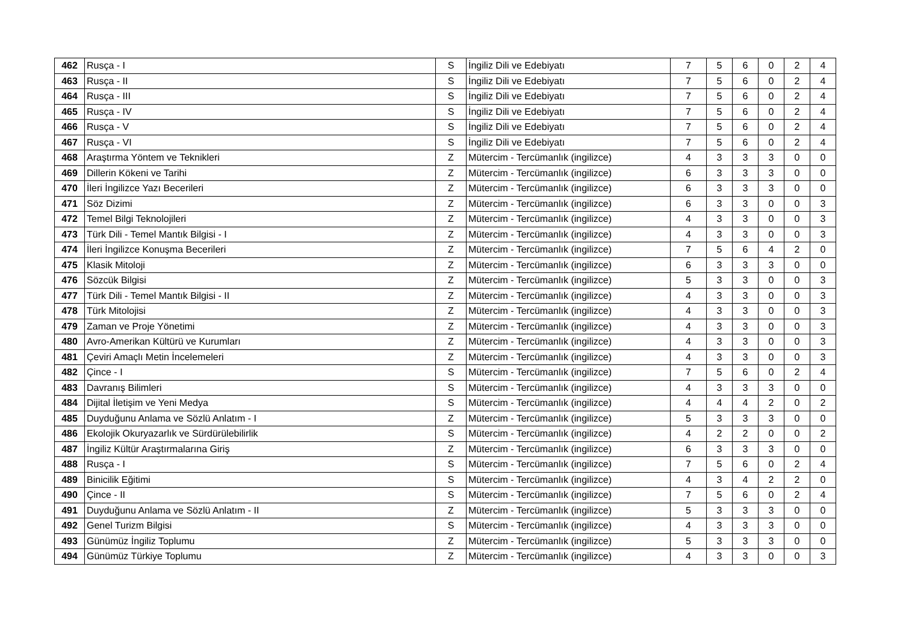| 462 | Rusça - I | S | İngiliz Dili ve Edebiyatı | 7 | 5 | 6 | 0 | 2 | 4 |
| 463 | Rusça - II | S | İngiliz Dili ve Edebiyatı | 7 | 5 | 6 | 0 | 2 | 4 |
| 464 | Rusça - III | S | İngiliz Dili ve Edebiyatı | 7 | 5 | 6 | 0 | 2 | 4 |
| 465 | Rusça - IV | S | İngiliz Dili ve Edebiyatı | 7 | 5 | 6 | 0 | 2 | 4 |
| 466 | Rusça - V | S | İngiliz Dili ve Edebiyatı | 7 | 5 | 6 | 0 | 2 | 4 |
| 467 | Rusça - VI | S | İngiliz Dili ve Edebiyatı | 7 | 5 | 6 | 0 | 2 | 4 |
| 468 | Araştırma Yöntem ve Teknikleri | Z | Mütercim - Tercümanlık (ingilizce) | 4 | 3 | 3 | 3 | 0 | 0 |
| 469 | Dillerin Kökeni ve Tarihi | Z | Mütercim - Tercümanlık (ingilizce) | 6 | 3 | 3 | 3 | 0 | 0 |
| 470 | İleri İngilizce Yazı Becerileri | Z | Mütercim - Tercümanlık (ingilizce) | 6 | 3 | 3 | 3 | 0 | 0 |
| 471 | Söz Dizimi | Z | Mütercim - Tercümanlık (ingilizce) | 6 | 3 | 3 | 0 | 0 | 3 |
| 472 | Temel Bilgi Teknolojileri | Z | Mütercim - Tercümanlık (ingilizce) | 4 | 3 | 3 | 0 | 0 | 3 |
| 473 | Türk Dili - Temel Mantık Bilgisi - I | Z | Mütercim - Tercümanlık (ingilizce) | 4 | 3 | 3 | 0 | 0 | 3 |
| 474 | İleri İngilizce Konuşma Becerileri | Z | Mütercim - Tercümanlık (ingilizce) | 7 | 5 | 6 | 4 | 2 | 0 |
| 475 | Klasik Mitoloji | Z | Mütercim - Tercümanlık (ingilizce) | 6 | 3 | 3 | 3 | 0 | 0 |
| 476 | Sözcük Bilgisi | Z | Mütercim - Tercümanlık (ingilizce) | 5 | 3 | 3 | 0 | 0 | 3 |
| 477 | Türk Dili - Temel Mantık Bilgisi - II | Z | Mütercim - Tercümanlık (ingilizce) | 4 | 3 | 3 | 0 | 0 | 3 |
| 478 | Türk Mitolojisi | Z | Mütercim - Tercümanlık (ingilizce) | 4 | 3 | 3 | 0 | 0 | 3 |
| 479 | Zaman ve Proje Yönetimi | Z | Mütercim - Tercümanlık (ingilizce) | 4 | 3 | 3 | 0 | 0 | 3 |
| 480 | Avro-Amerikan Kültürü ve Kurumları | Z | Mütercim - Tercümanlık (ingilizce) | 4 | 3 | 3 | 0 | 0 | 3 |
| 481 | Çeviri Amaçlı Metin İncelemeleri | Z | Mütercim - Tercümanlık (ingilizce) | 4 | 3 | 3 | 0 | 0 | 3 |
| 482 | Çince - I | S | Mütercim - Tercümanlık (ingilizce) | 7 | 5 | 6 | 0 | 2 | 4 |
| 483 | Davranış Bilimleri | S | Mütercim - Tercümanlık (ingilizce) | 4 | 3 | 3 | 3 | 0 | 0 |
| 484 | Dijital İletişim ve Yeni Medya | S | Mütercim - Tercümanlık (ingilizce) | 4 | 4 | 4 | 2 | 0 | 2 |
| 485 | Duyduğunu Anlama ve Sözlü Anlatım - I | Z | Mütercim - Tercümanlık (ingilizce) | 5 | 3 | 3 | 3 | 0 | 0 |
| 486 | Ekolojik Okuryazarlık ve Sürdürülebilirlik | S | Mütercim - Tercümanlık (ingilizce) | 4 | 2 | 2 | 0 | 0 | 2 |
| 487 | İngiliz Kültür Araştırmalarına Giriş | Z | Mütercim - Tercümanlık (ingilizce) | 6 | 3 | 3 | 3 | 0 | 0 |
| 488 | Rusça - I | S | Mütercim - Tercümanlık (ingilizce) | 7 | 5 | 6 | 0 | 2 | 4 |
| 489 | Binicilik Eğitimi | S | Mütercim - Tercümanlık (ingilizce) | 4 | 3 | 4 | 2 | 2 | 0 |
| 490 | Çince - II | S | Mütercim - Tercümanlık (ingilizce) | 7 | 5 | 6 | 0 | 2 | 4 |
| 491 | Duyduğunu Anlama ve Sözlü Anlatım - II | Z | Mütercim - Tercümanlık (ingilizce) | 5 | 3 | 3 | 3 | 0 | 0 |
| 492 | Genel Turizm Bilgisi | S | Mütercim - Tercümanlık (ingilizce) | 4 | 3 | 3 | 3 | 0 | 0 |
| 493 | Günümüz İngiliz Toplumu | Z | Mütercim - Tercümanlık (ingilizce) | 5 | 3 | 3 | 3 | 0 | 0 |
| 494 | Günümüz Türkiye Toplumu | Z | Mütercim - Tercümanlık (ingilizce) | 4 | 3 | 3 | 0 | 0 | 3 |